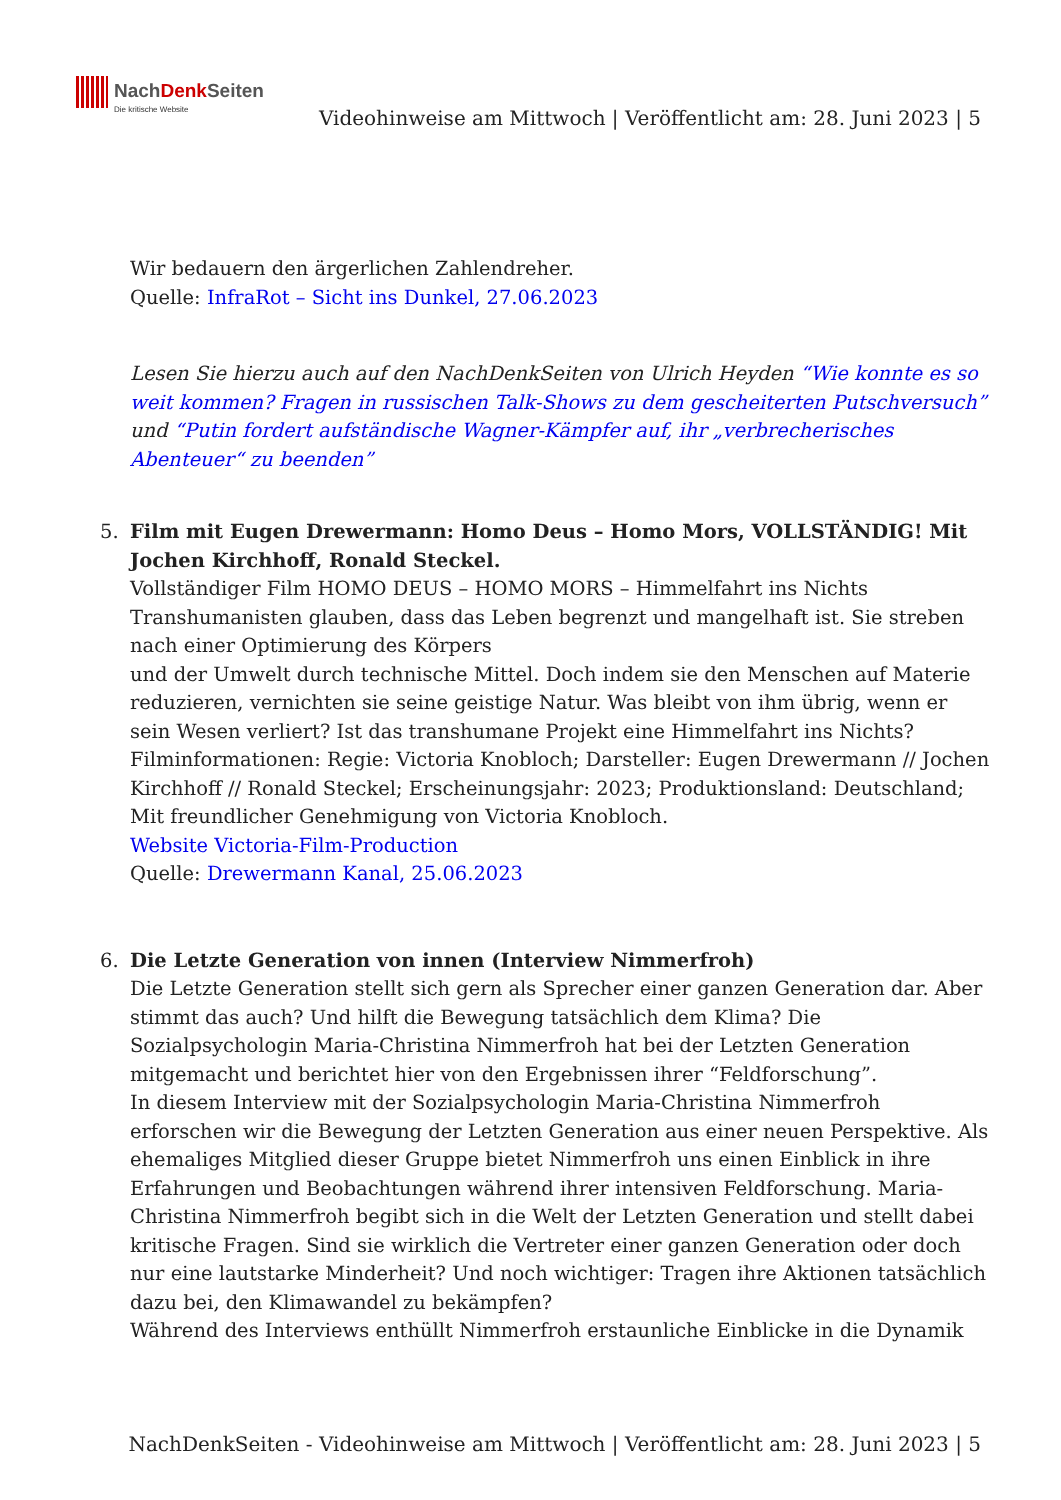NachDenk Seiten Die kritische Website
Videohinweise am Mittwoch | Veröffentlicht am: 28. Juni 2023 | 5
Wir bedauern den ärgerlichen Zahlendreher.
Quelle: InfraRot – Sicht ins Dunkel, 27.06.2023
Lesen Sie hierzu auch auf den NachDenkSeiten von Ulrich Heyden “Wie konnte es so weit kommen? Fragen in russischen Talk-Shows zu dem gescheiterten Putschversuch” und “Putin fordert aufständische Wagner-Kämpfer auf, ihr „verbrecherisches Abenteuer“ zu beenden”
5. Film mit Eugen Drewermann: Homo Deus – Homo Mors, VOLLSTÄNDIG! Mit Jochen Kirchhoff, Ronald Steckel.
Vollständiger Film HOMO DEUS – HOMO MORS – Himmelfahrt ins Nichts
Transhumanisten glauben, dass das Leben begrenzt und mangelhaft ist. Sie streben nach einer Optimierung des Körpers
und der Umwelt durch technische Mittel. Doch indem sie den Menschen auf Materie reduzieren, vernichten sie seine geistige Natur. Was bleibt von ihm übrig, wenn er sein Wesen verliert? Ist das transhumane Projekt eine Himmelfahrt ins Nichts?
Filminformationen: Regie: Victoria Knobloch; Darsteller: Eugen Drewermann // Jochen Kirchhoff // Ronald Steckel; Erscheinungsjahr: 2023; Produktionsland: Deutschland; Mit freundlicher Genehmigung von Victoria Knobloch.
Website Victoria-Film-Production
Quelle: Drewermann Kanal, 25.06.2023
6. Die Letzte Generation von innen (Interview Nimmerfroh)
Die Letzte Generation stellt sich gern als Sprecher einer ganzen Generation dar. Aber stimmt das auch? Und hilft die Bewegung tatsächlich dem Klima? Die Sozialpsychologin Maria-Christina Nimmerfroh hat bei der Letzten Generation mitgemacht und berichtet hier von den Ergebnissen ihrer “Feldforschung”.
In diesem Interview mit der Sozialpsychologin Maria-Christina Nimmerfroh erforschen wir die Bewegung der Letzten Generation aus einer neuen Perspektive. Als ehemaliges Mitglied dieser Gruppe bietet Nimmerfroh uns einen Einblick in ihre Erfahrungen und Beobachtungen während ihrer intensiven Feldforschung. Maria-Christina Nimmerfroh begibt sich in die Welt der Letzten Generation und stellt dabei kritische Fragen. Sind sie wirklich die Vertreter einer ganzen Generation oder doch nur eine lautstarke Minderheit? Und noch wichtiger: Tragen ihre Aktionen tatsächlich dazu bei, den Klimawandel zu bekämpfen?
Während des Interviews enthüllt Nimmerfroh erstaunliche Einblicke in die Dynamik
NachDenkSeiten - Videohinweise am Mittwoch | Veröffentlicht am: 28. Juni 2023 | 5